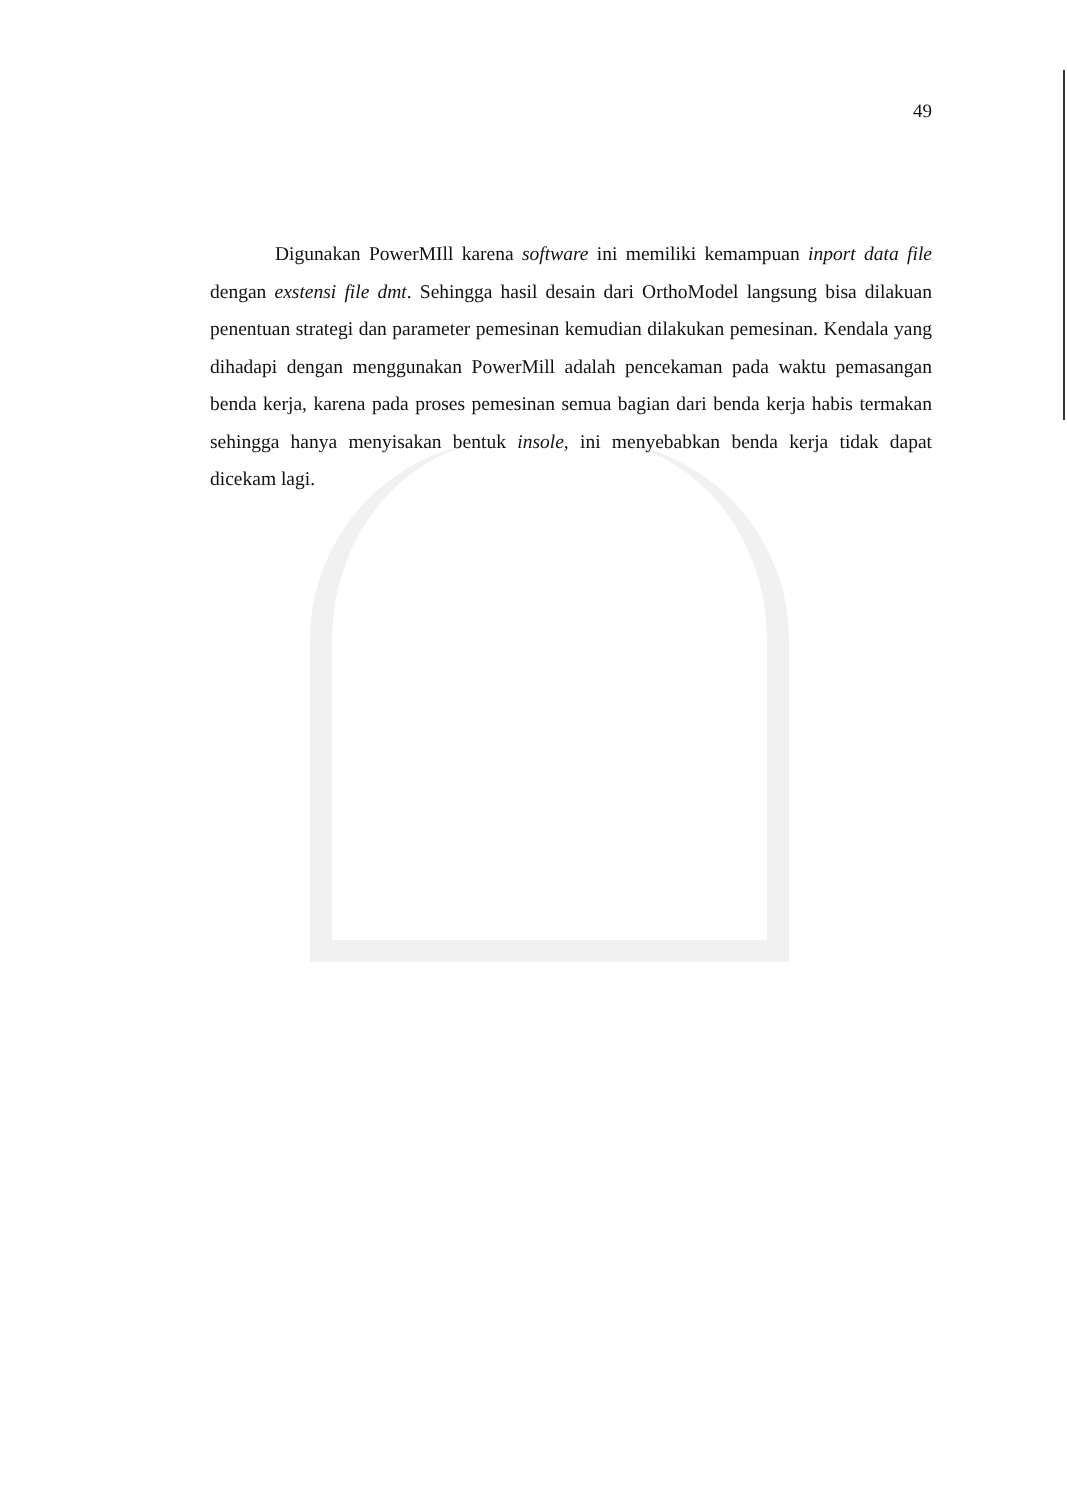49
Digunakan PowerMIll karena software ini memiliki kemampuan inport data file dengan exstensi file dmt. Sehingga hasil desain dari OrthoModel langsung bisa dilakuan penentuan strategi dan parameter pemesinan kemudian dilakukan pemesinan. Kendala yang dihadapi dengan menggunakan PowerMill adalah pencekaman pada waktu pemasangan benda kerja, karena pada proses pemesinan semua bagian dari benda kerja habis termakan sehingga hanya menyisakan bentuk insole, ini menyebabkan benda kerja tidak dapat dicekam lagi.